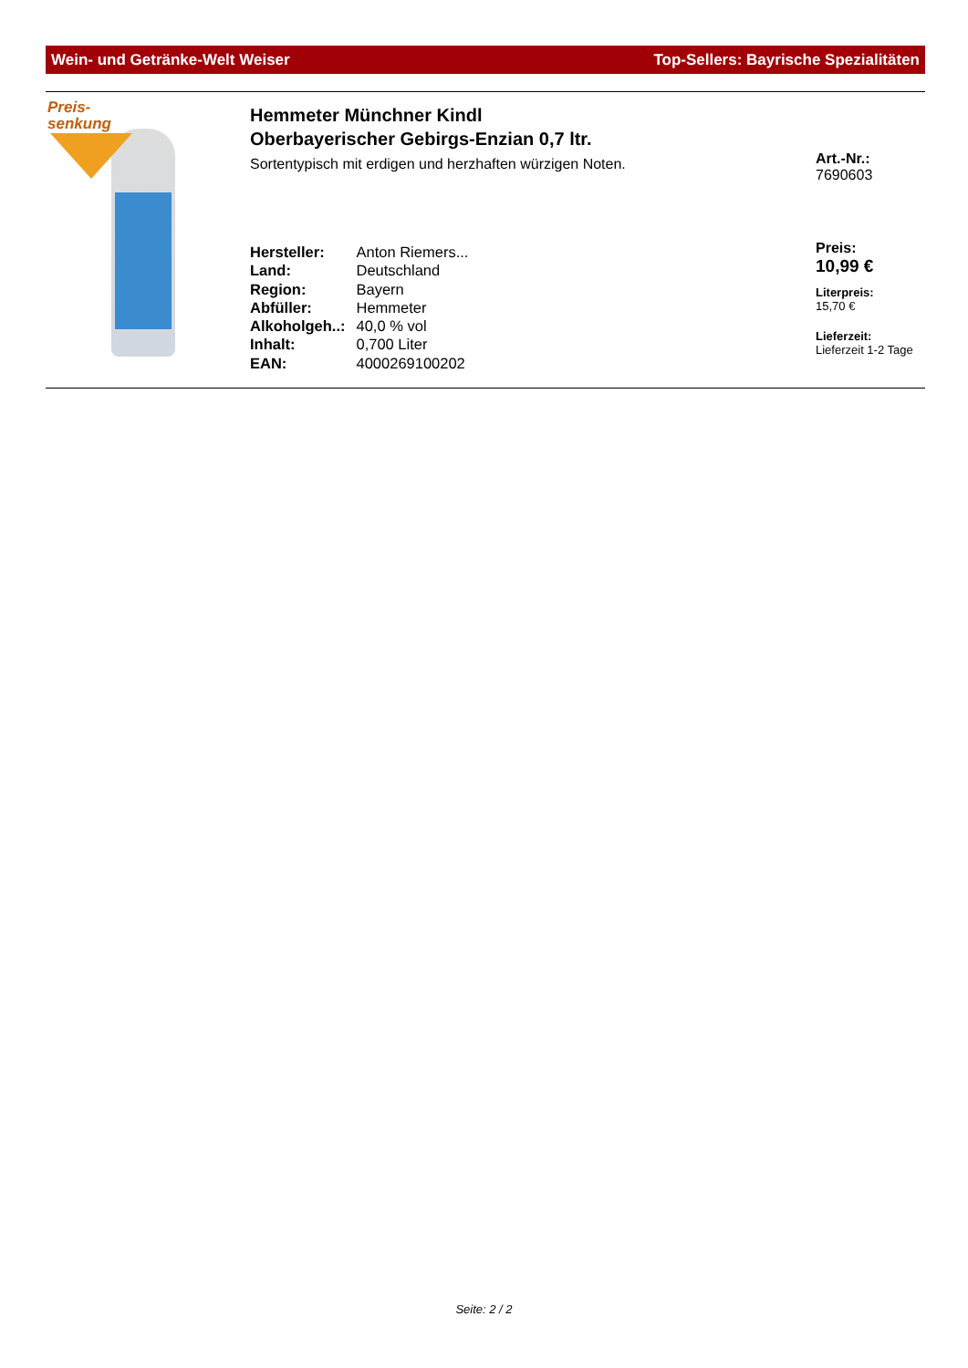Wein- und Getränke-Welt Weiser Top-Sellers: Bayrische Spezialitäten
Preis-
senkung
Hemmeter Münchner Kindl
Oberbayerischer Gebirgs-Enzian 0,7 ltr.
Sortentypisch mit erdigen und herzhaften würzigen Noten.
| Hersteller: | Anton Riemers... |
| Land: | Deutschland |
| Region: | Bayern |
| Abfüller: | Hemmeter |
| Alkoholgeh..: | 40,0 % vol |
| Inhalt: | 0,700 Liter |
| EAN: | 4000269100202 |
Art.-Nr.:
7690603
Preis:
10,99 €
Literpreis:
15,70 €
Lieferzeit:
Lieferzeit 1-2 Tage
Seite: 2 / 2